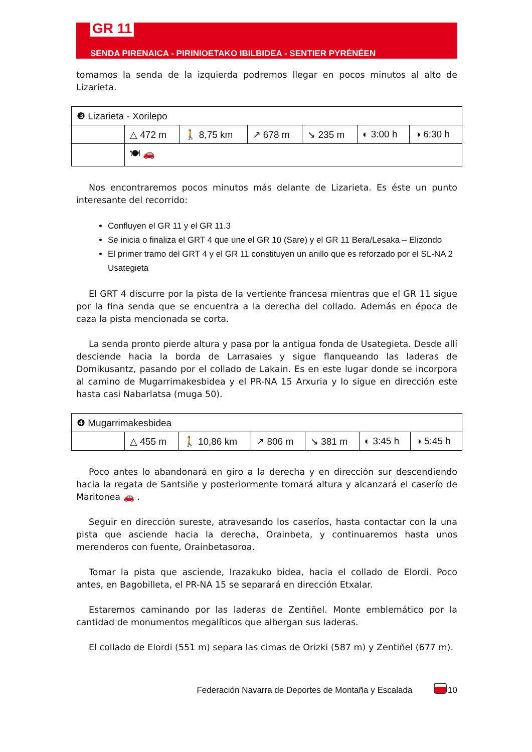GR 11
SENDA PIRENAICA - PIRINIOETAKO IBILBIDEA - SENTIER PYRÉNÉEN
tomamos la senda de la izquierda podremos llegar en pocos minutos al alto de Lizarieta.
| ❸ Lizarieta - Xorilepo | | | | | | |
| | △ 472 m | 🚶 8,75 km | ↗ 678 m | ↘ 235 m | ◐ 3:00 h | ◑ 6:30 h |
| | 🍽 🚗 | | | | | |
Nos encontraremos pocos minutos más delante de Lizarieta. Es éste un punto interesante del recorrido:
Confluyen el GR 11 y el GR 11.3
Se inicia o finaliza el GRT 4 que une el GR 10 (Sare) y el GR 11 Bera/Lesaka – Elizondo
El primer tramo del GRT 4 y el GR 11 constituyen un anillo que es reforzado por el SL-NA 2 Usategieta
El GRT 4 discurre por la pista de la vertiente francesa mientras que el GR 11 sigue por la fina senda que se encuentra a la derecha del collado. Además en época de caza la pista mencionada se corta.
La senda pronto pierde altura y pasa por la antigua fonda de Usategieta. Desde allí desciende hacia la borda de Larrasaies y sigue flanqueando las laderas de Domikusantz, pasando por el collado de Lakain. Es en este lugar donde se incorpora al camino de Mugarrimakesbidea y el PR-NA 15 Arxuria y lo sigue en dirección este hasta casi Nabarlatsa (muga 50).
| ❹ Mugarrimakesbidea | | | | | | |
| | △ 455 m | 🚶 10,86 km | ↗ 806 m | ↘ 381 m | ◐ 3:45 h | ◑ 5:45 h |
Poco antes lo abandonará en giro a la derecha y en dirección sur descendiendo hacia la regata de Santsiñe y posteriormente tomará altura y alcanzará el caserío de Maritonea 🚗 .
Seguir en dirección sureste, atravesando los caseríos, hasta contactar con la una pista que asciende hacia la derecha, Orainbeta, y continuaremos hasta unos merenderos con fuente, Orainbetasoroa.
Tomar la pista que asciende, Irazakuko bidea, hacia el collado de Elordi. Poco antes, en Bagobilleta, el PR-NA 15 se separará en dirección Etxalar.
Estaremos caminando por las laderas de Zentiñel. Monte emblemático por la cantidad de monumentos megalíticos que albergan sus laderas.
El collado de Elordi (551 m) separa las cimas de Orizki (587 m) y Zentiñel (677 m).
Federación Navarra de Deportes de Montaña y Escalada 10